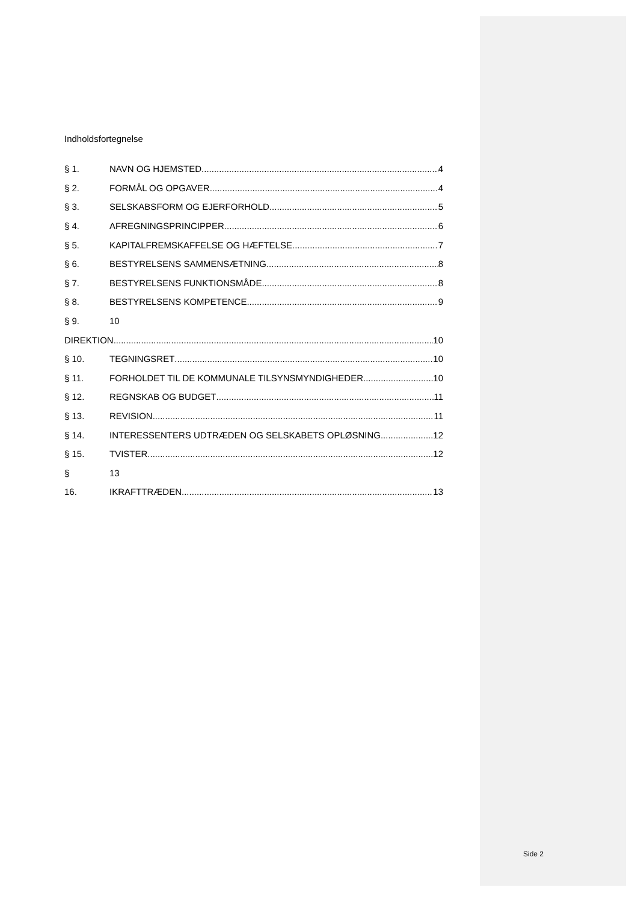Indholdsfortegnelse
§ 1. NAVN OG HJEMSTED 4
§ 2. FORMÅL OG OPGAVER 4
§ 3. SELSKABSFORM OG EJERFORHOLD 5
§ 4. AFREGNINGSPRINCIPPER 6
§ 5. KAPITALFREMSKAFFELSE OG HÆFTELSE 7
§ 6. BESTYRELSENS SAMMENSÆTNING 8
§ 7. BESTYRELSENS FUNKTIONSMÅDE 8
§ 8. BESTYRELSENS KOMPETENCE 9
§ 9. 10
DIREKTION 10
§ 10. TEGNINGSRET 10
§ 11. FORHOLDET TIL DE KOMMUNALE TILSYNSMYNDIGHEDER 10
§ 12. REGNSKAB OG BUDGET 11
§ 13. REVISION 11
§ 14. INTERESSENTERS UDTRÆDEN OG SELSKABETS OPLØSNING 12
§ 15. TVISTER 12
§ 13
16. IKRAFTTRÆDEN 13
Side 2